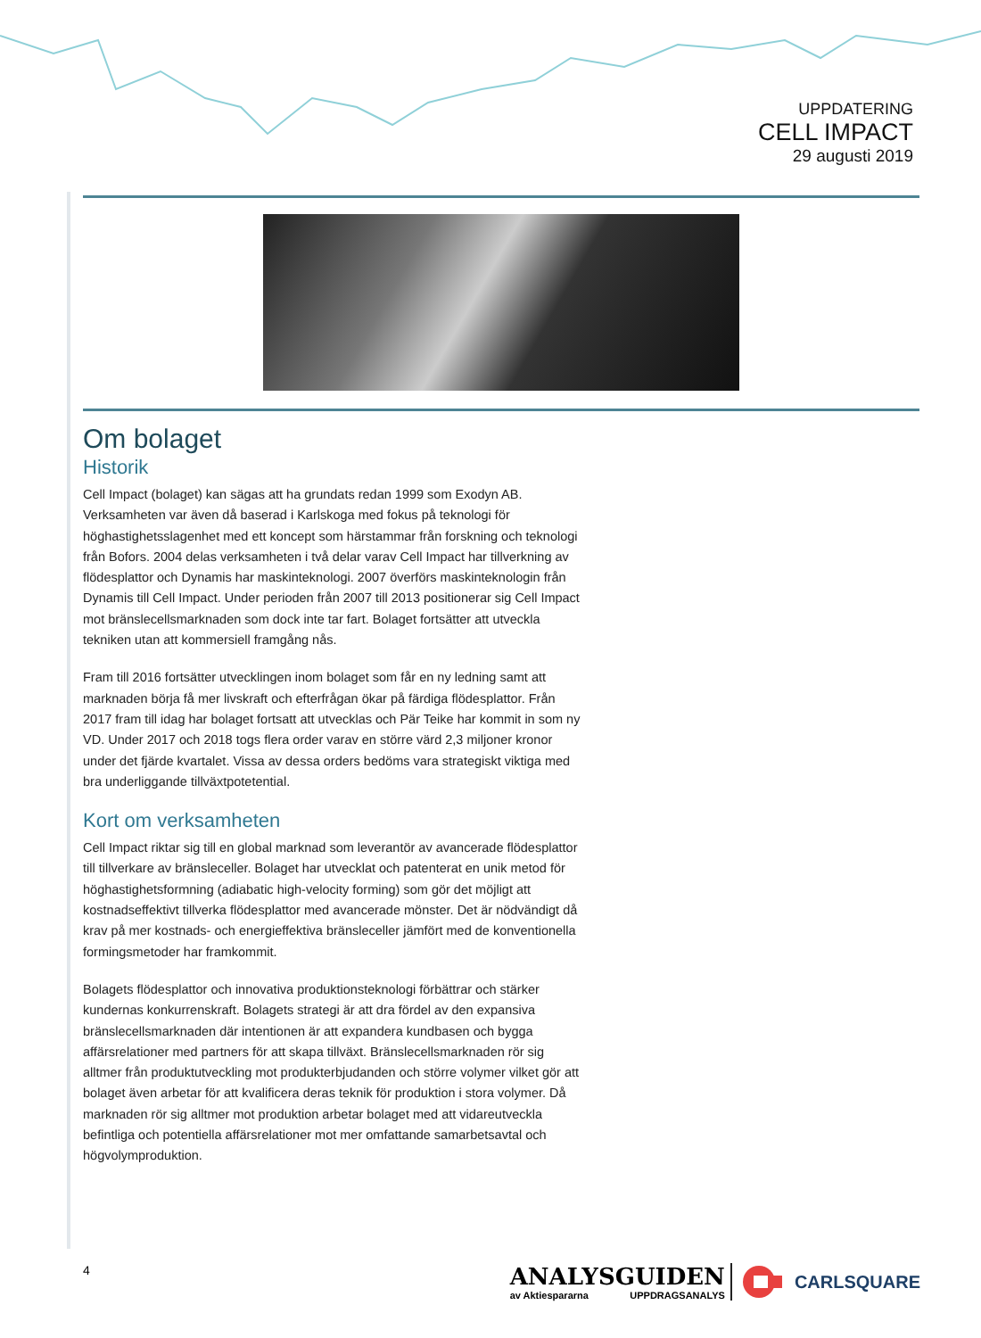UPPDATERING
CELL IMPACT
29 augusti 2019
Om bolaget
Historik
Cell Impact (bolaget) kan sägas att ha grundats redan 1999 som Exodyn AB. Verksamheten var även då baserad i Karlskoga med fokus på teknologi för höghastighetsslagenhet med ett koncept som härstammar från forskning och teknologi från Bofors. 2004 delas verksamheten i två delar varav Cell Impact har tillverkning av flödesplattor och Dynamis har maskinteknologi. 2007 överförs maskinteknologin från Dynamis till Cell Impact. Under perioden från 2007 till 2013 positionerar sig Cell Impact mot bränslecellsmarknaden som dock inte tar fart. Bolaget fortsätter att utveckla tekniken utan att kommersiell framgång nås.
Fram till 2016 fortsätter utvecklingen inom bolaget som får en ny ledning samt att marknaden börja få mer livskraft och efterfrågan ökar på färdiga flödesplattor. Från 2017 fram till idag har bolaget fortsatt att utvecklas och Pär Teike har kommit in som ny VD. Under 2017 och 2018 togs flera order varav en större värd 2,3 miljoner kronor under det fjärde kvartalet. Vissa av dessa orders bedöms vara strategiskt viktiga med bra underliggande tillväxtpotetential.
Kort om verksamheten
Cell Impact riktar sig till en global marknad som leverantör av avancerade flödesplattor till tillverkare av bränsleceller. Bolaget har utvecklat och patenterat en unik metod för höghastighetsformning (adiabatic high-velocity forming) som gör det möjligt att kostnadseffektivt tillverka flödesplattor med avancerade mönster. Det är nödvändigt då krav på mer kostnads- och energieffektiva bränsleceller jämfört med de konventionella formingsmetoder har framkommit.
Bolagets flödesplattor och innovativa produktionsteknologi förbättrar och stärker kundernas konkurrenskraft. Bolagets strategi är att dra fördel av den expansiva bränslecellsmarknaden där intentionen är att expandera kundbasen och bygga affärsrelationer med partners för att skapa tillväxt. Bränslecellsmarknaden rör sig alltmer från produktutveckling mot produkterbjudanden och större volymer vilket gör att bolaget även arbetar för att kvalificera deras teknik för produktion i stora volymer. Då marknaden rör sig alltmer mot produktion arbetar bolaget med att vidareutveckla befintliga och potentiella affärsrelationer mot mer omfattande samarbetsavtal och högvolymproduktion.
4
ANALYSGUIDEN
av Aktiespararna UPPDRAGSANALYS
CARLSQUARE